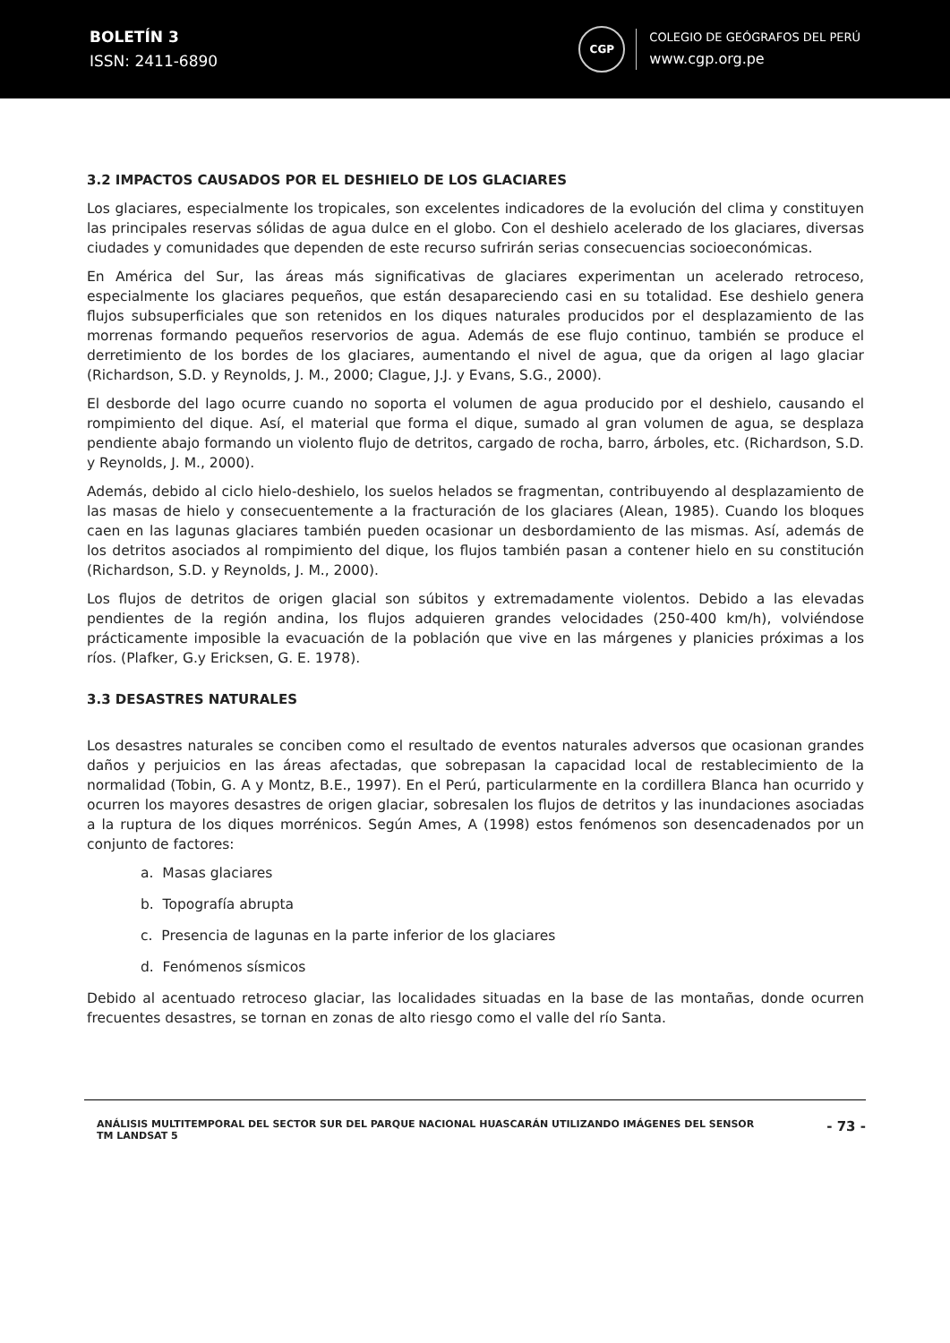BOLETÍN 3
ISSN: 2411-6890
CGP
COLEGIO DE GEÓGRAFOS DEL PERÚ
www.cgp.org.pe
3.2 IMPACTOS CAUSADOS POR EL DESHIELO DE LOS GLACIARES
Los glaciares, especialmente los tropicales, son excelentes indicadores de la evolución del clima y constituyen las principales reservas sólidas de agua dulce en el globo. Con el deshielo acelerado de los glaciares, diversas ciudades y comunidades que dependen de este recurso sufrirán serias consecuencias socioeconómicas.
En América del Sur, las áreas más significativas de glaciares experimentan un acelerado retroceso, especialmente los glaciares pequeños, que están desapareciendo casi en su totalidad. Ese deshielo genera flujos subsuperficiales que son retenidos en los diques naturales producidos por el desplazamiento de las morrenas formando pequeños reservorios de agua. Además de ese flujo continuo, también se produce el derretimiento de los bordes de los glaciares, aumentando el nivel de agua, que da origen al lago glaciar (Richardson, S.D. y Reynolds, J. M., 2000; Clague, J.J. y Evans, S.G., 2000).
El desborde del lago ocurre cuando no soporta el volumen de agua producido por el deshielo, causando el rompimiento del dique. Así, el material que forma el dique, sumado al gran volumen de agua, se desplaza pendiente abajo formando un violento flujo de detritos, cargado de rocha, barro, árboles, etc. (Richardson, S.D. y Reynolds, J. M., 2000).
Además, debido al ciclo hielo-deshielo, los suelos helados se fragmentan, contribuyendo al desplazamiento de las masas de hielo y consecuentemente a la fracturación de los glaciares (Alean, 1985). Cuando los bloques caen en las lagunas glaciares también pueden ocasionar un desbordamiento de las mismas. Así, además de los detritos asociados al rompimiento del dique, los flujos también pasan a contener hielo en su constitución (Richardson, S.D. y Reynolds, J. M., 2000).
Los flujos de detritos de origen glacial son súbitos y extremadamente violentos. Debido a las elevadas pendientes de la región andina, los flujos adquieren grandes velocidades (250-400 km/h), volviéndose prácticamente imposible la evacuación de la población que vive en las márgenes y planicies próximas a los ríos. (Plafker, G.y Ericksen, G. E. 1978).
3.3 DESASTRES NATURALES
Los desastres naturales se conciben como el resultado de eventos naturales adversos que ocasionan grandes daños y perjuicios en las áreas afectadas, que sobrepasan la capacidad local de restablecimiento de la normalidad (Tobin, G. A y Montz, B.E., 1997). En el Perú, particularmente en la cordillera Blanca han ocurrido y ocurren los mayores desastres de origen glaciar, sobresalen los flujos de detritos y las inundaciones asociadas a la ruptura de los diques morrénicos. Según Ames, A (1998) estos fenómenos son desencadenados por un conjunto de factores:
a. Masas glaciares
b. Topografía abrupta
c. Presencia de lagunas en la parte inferior de los glaciares
d. Fenómenos sísmicos
Debido al acentuado retroceso glaciar, las localidades situadas en la base de las montañas, donde ocurren frecuentes desastres, se tornan en zonas de alto riesgo como el valle del río Santa.
ANÁLISIS MULTITEMPORAL DEL SECTOR SUR DEL PARQUE NACIONAL HUASCARÁN UTILIZANDO IMÁGENES DEL SENSOR
TM LANDSAT 5
- 73 -